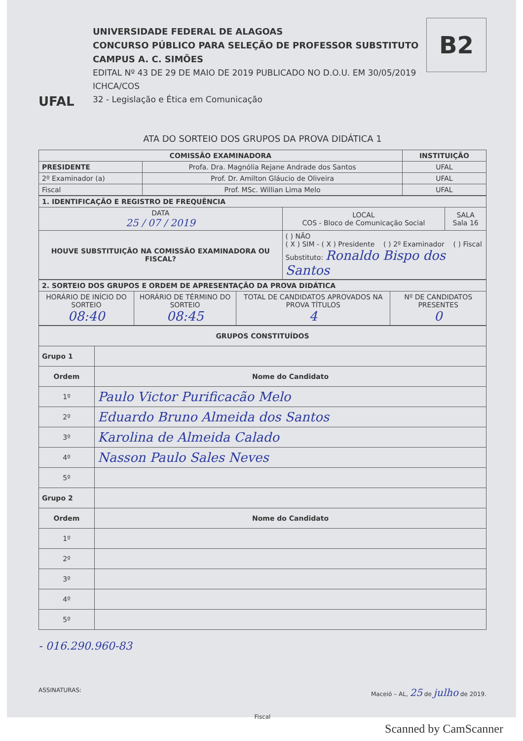UFAL
UNIVERSIDADE FEDERAL DE ALAGOAS
CONCURSO PÚBLICO PARA SELEÇÃO DE PROFESSOR SUBSTITUTO
CAMPUS A. C. SIMÕES
EDITAL Nº 43 DE 29 DE MAIO DE 2019 PUBLICADO NO D.O.U. EM 30/05/2019
ICHCA/COS
32 - Legislação e Ética em Comunicação
B2
ATA DO SORTEIO DOS GRUPOS DA PROVA DIDÁTICA 1
| COMISSÃO EXAMINADORA | | INSTITUIÇÃO |
| --- | --- | --- |
| PRESIDENTE | Profa. Dra. Magnólia Rejane Andrade dos Santos | UFAL |
| 2º Examinador (a) | Prof. Dr. Amilton Gláucio de Oliveira | UFAL |
| Fiscal | Prof. MSc. Willian Lima Melo | UFAL |
| 1. IDENTIFICAÇÃO E REGISTRO DE FREQUÊNCIA | | |
| DATA 25 / 07 / 2019 | LOCAL COS - Bloco de Comunicação Social | SALA Sala 16 |
| HOUVE SUBSTITUIÇÃO NA COMISSÃO EXAMINADORA OU FISCAL? | ( ) NÃO ( X ) SIM - ( X ) Presidente ( ) 2º Examinador ( ) Fiscal Substituto: Ronaldo Bispo dos Santos | |
| 2. SORTEIO DOS GRUPOS E ORDEM DE APRESENTAÇÃO DA PROVA DIDÁTICA | | | |
| HORÁRIO DE INÍCIO DO SORTEIO 08:40 | HORÁRIO DE TÉRMINO DO SORTEIO 08:45 | TOTAL DE CANDIDATOS APROVADOS NA PROVA TÍTULOS 4 | Nº DE CANDIDATOS PRESENTES 0 |
| GRUPOS CONSTITUÍDOS | |
| Grupo 1 | |
| Ordem | Nome do Candidato |
| 1º | Paulo Victor Purificacão Melo |
| 2º | Eduardo Bruno Almeida dos Santos |
| 3º | Karolina de Almeida Calado |
| 4º | Nasson Paulo Sales Neves |
| 5º | |
| Grupo 2 | |
| Ordem | Nome do Candidato |
| 1º | |
| 2º | |
| 3º | |
| 4º | |
| 5º | |
- 016.290.960-83
ASSINATURAS: Maceió – AL, 25 de julho de 2019.
Fiscal
Scanned by CamScanner